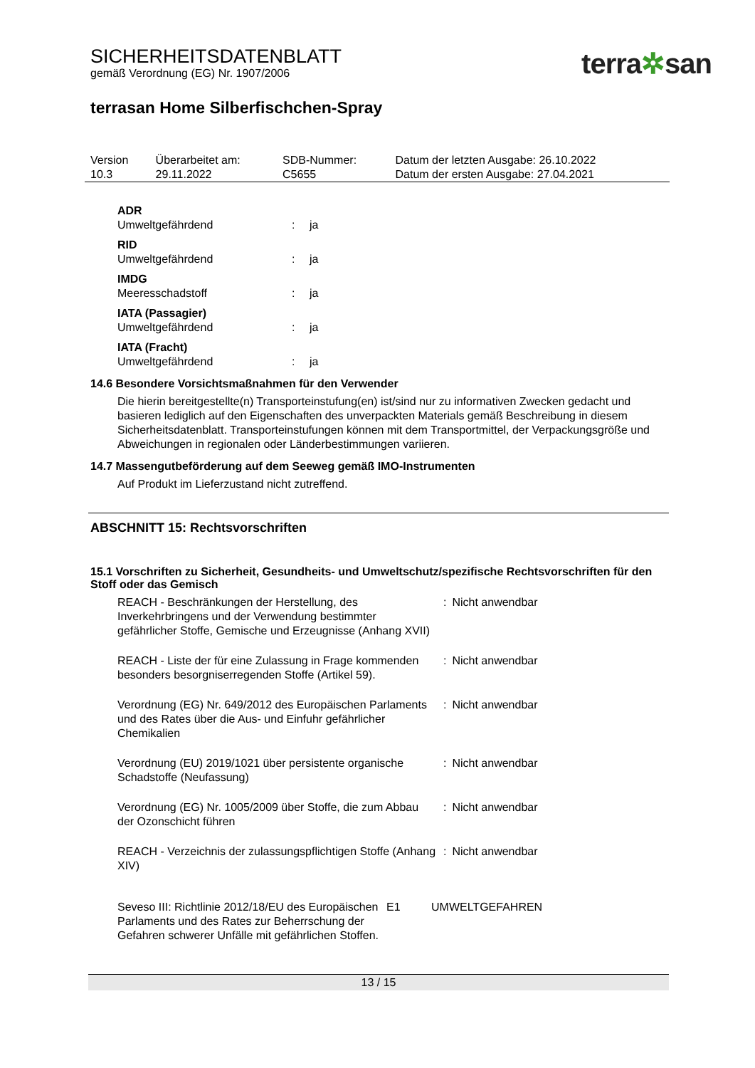SICHERHEITSDATENBLATT
gemäß Verordnung (EG) Nr. 1907/2006
terra✲san
terrasan Home Silberfischchen-Spray
| Version 10.3 | Überarbeitet am: 29.11.2022 | SDB-Nummer: C5655 | Datum der letzten Ausgabe: 26.10.2022 Datum der ersten Ausgabe: 27.04.2021 |
ADR
Umweltgefährdend: ja
RID
Umweltgefährdend: ja
IMDG
Meeresschadstoff: ja
IATA (Passagier)
Umweltgefährdend: ja
IATA (Fracht)
Umweltgefährdend: ja
14.6 Besondere Vorsichtsmaßnahmen für den Verwender
Die hierin bereitgestellte(n) Transporteinstufung(en) ist/sind nur zu informativen Zwecken gedacht und basieren lediglich auf den Eigenschaften des unverpackten Materials gemäß Beschreibung in diesem Sicherheitsdatenblatt. Transporteinstufungen können mit dem Transportmittel, der Verpackungsgröße und Abweichungen in regionalen oder Länderbestimmungen variieren.
14.7 Massengutbeförderung auf dem Seeweg gemäß IMO-Instrumenten
Auf Produkt im Lieferzustand nicht zutreffend.
ABSCHNITT 15: Rechtsvorschriften
15.1 Vorschriften zu Sicherheit, Gesundheits- und Umweltschutz/spezifische Rechtsvorschriften für den Stoff oder das Gemisch
| REACH - Beschränkungen der Herstellung, des Inverkehrbringens und der Verwendung bestimmter gefährlicher Stoffe, Gemische und Erzeugnisse (Anhang XVII) | : | Nicht anwendbar |
| REACH - Liste der für eine Zulassung in Frage kommenden besonders besorgniserregenden Stoffe (Artikel 59). | : | Nicht anwendbar |
| Verordnung (EG) Nr. 649/2012 des Europäischen Parlaments und des Rates über die Aus- und Einfuhr gefährlicher Chemikalien | : | Nicht anwendbar |
| Verordnung (EU) 2019/1021 über persistente organische Schadstoffe (Neufassung) | : | Nicht anwendbar |
| Verordnung (EG) Nr. 1005/2009 über Stoffe, die zum Abbau der Ozonschicht führen | : | Nicht anwendbar |
| REACH - Verzeichnis der zulassungspflichtigen Stoffe (Anhang XIV) | : | Nicht anwendbar |
| Seveso III: Richtlinie 2012/18/EU des Europäischen Parlaments und des Rates zur Beherrschung der Gefahren schwerer Unfälle mit gefährlichen Stoffen. | E1 | UMWELTGEFAHREN |
13 / 15